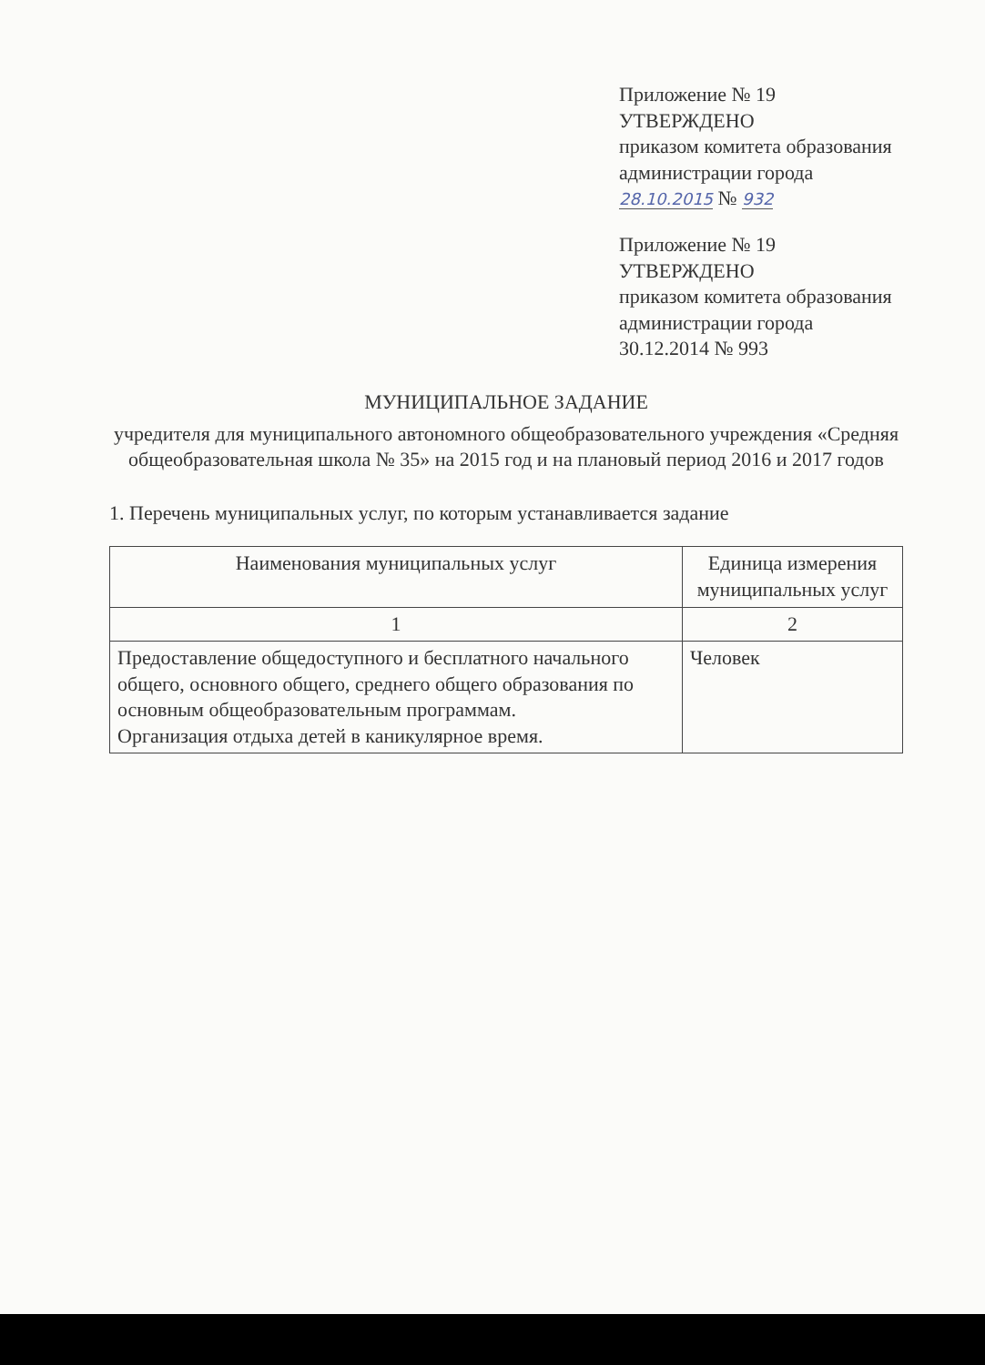Приложение № 19
УТВЕРЖДЕНО
приказом комитета образования
администрации города
28.10.2015 № 932
Приложение № 19
УТВЕРЖДЕНО
приказом комитета образования
администрации города
30.12.2014 № 993
МУНИЦИПАЛЬНОЕ ЗАДАНИЕ
учредителя для муниципального автономного общеобразовательного учреждения «Средняя общеобразовательная школа № 35» на 2015 год и на плановый период 2016 и 2017 годов
1. Перечень муниципальных услуг, по которым устанавливается задание
| Наименования муниципальных услуг | Единица измерения муниципальных услуг |
| --- | --- |
| 1 | 2 |
| Предоставление общедоступного и бесплатного начального общего, основного общего, среднего общего образования по основным общеобразовательным программам. Организация отдыха детей в каникулярное время. | Человек |